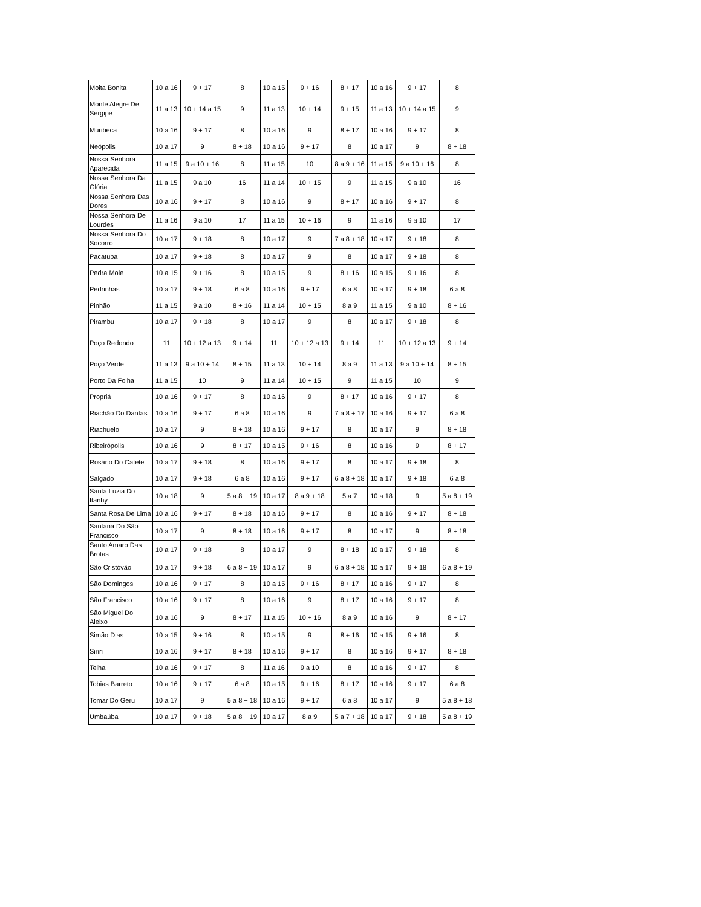| Moita Bonita | 10 a 16 | 9 + 17 | 8 | 10 a 15 | 9 + 16 | 8 + 17 | 10 a 16 | 9 + 17 | 8 |
| Monte Alegre De Sergipe | 11 a 13 | 10 + 14 a 15 | 9 | 11 a 13 | 10 + 14 | 9 + 15 | 11 a 13 | 10 + 14 a 15 | 9 |
| Muribeca | 10 a 16 | 9 + 17 | 8 | 10 a 16 | 9 | 8 + 17 | 10 a 16 | 9 + 17 | 8 |
| Neópolis | 10 a 17 | 9 | 8 + 18 | 10 a 16 | 9 + 17 | 8 | 10 a 17 | 9 | 8 + 18 |
| Nossa Senhora Aparecida | 11 a 15 | 9 a 10 + 16 | 8 | 11 a 15 | 10 | 8 a 9 + 16 | 11 a 15 | 9 a 10 + 16 | 8 |
| Nossa Senhora Da Glória | 11 a 15 | 9 a 10 | 16 | 11 a 14 | 10 + 15 | 9 | 11 a 15 | 9 a 10 | 16 |
| Nossa Senhora Das Dores | 10 a 16 | 9 + 17 | 8 | 10 a 16 | 9 | 8 + 17 | 10 a 16 | 9 + 17 | 8 |
| Nossa Senhora De Lourdes | 11 a 16 | 9 a 10 | 17 | 11 a 15 | 10 + 16 | 9 | 11 a 16 | 9 a 10 | 17 |
| Nossa Senhora Do Socorro | 10 a 17 | 9 + 18 | 8 | 10 a 17 | 9 | 7 a 8 + 18 | 10 a 17 | 9 + 18 | 8 |
| Pacatuba | 10 a 17 | 9 + 18 | 8 | 10 a 17 | 9 | 8 | 10 a 17 | 9 + 18 | 8 |
| Pedra Mole | 10 a 15 | 9 + 16 | 8 | 10 a 15 | 9 | 8 + 16 | 10 a 15 | 9 + 16 | 8 |
| Pedrinhas | 10 a 17 | 9 + 18 | 6 a 8 | 10 a 16 | 9 + 17 | 6 a 8 | 10 a 17 | 9 + 18 | 6 a 8 |
| Pinhão | 11 a 15 | 9 a 10 | 8 + 16 | 11 a 14 | 10 + 15 | 8 a 9 | 11 a 15 | 9 a 10 | 8 + 16 |
| Pirambu | 10 a 17 | 9 + 18 | 8 | 10 a 17 | 9 | 8 | 10 a 17 | 9 + 18 | 8 |
| Poço Redondo | 11 | 10 + 12 a 13 | 9 + 14 | 11 | 10 + 12 a 13 | 9 + 14 | 11 | 10 + 12 a 13 | 9 + 14 |
| Poço Verde | 11 a 13 | 9 a 10 + 14 | 8 + 15 | 11 a 13 | 10 + 14 | 8 a 9 | 11 a 13 | 9 a 10 + 14 | 8 + 15 |
| Porto Da Folha | 11 a 15 | 10 | 9 | 11 a 14 | 10 + 15 | 9 | 11 a 15 | 10 | 9 |
| Propriá | 10 a 16 | 9 + 17 | 8 | 10 a 16 | 9 | 8 + 17 | 10 a 16 | 9 + 17 | 8 |
| Riachão Do Dantas | 10 a 16 | 9 + 17 | 6 a 8 | 10 a 16 | 9 | 7 a 8 + 17 | 10 a 16 | 9 + 17 | 6 a 8 |
| Riachuelo | 10 a 17 | 9 | 8 + 18 | 10 a 16 | 9 + 17 | 8 | 10 a 17 | 9 | 8 + 18 |
| Ribeirópolis | 10 a 16 | 9 | 8 + 17 | 10 a 15 | 9 + 16 | 8 | 10 a 16 | 9 | 8 + 17 |
| Rosário Do Catete | 10 a 17 | 9 + 18 | 8 | 10 a 16 | 9 + 17 | 8 | 10 a 17 | 9 + 18 | 8 |
| Salgado | 10 a 17 | 9 + 18 | 6 a 8 | 10 a 16 | 9 + 17 | 6 a 8 + 18 | 10 a 17 | 9 + 18 | 6 a 8 |
| Santa Luzia Do Itanhy | 10 a 18 | 9 | 5 a 8 + 19 | 10 a 17 | 8 a 9 + 18 | 5 a 7 | 10 a 18 | 9 | 5 a 8 + 19 |
| Santa Rosa De Lima | 10 a 16 | 9 + 17 | 8 + 18 | 10 a 16 | 9 + 17 | 8 | 10 a 16 | 9 + 17 | 8 + 18 |
| Santana Do São Francisco | 10 a 17 | 9 | 8 + 18 | 10 a 16 | 9 + 17 | 8 | 10 a 17 | 9 | 8 + 18 |
| Santo Amaro Das Brotas | 10 a 17 | 9 + 18 | 8 | 10 a 17 | 9 | 8 + 18 | 10 a 17 | 9 + 18 | 8 |
| São Cristóvão | 10 a 17 | 9 + 18 | 6 a 8 + 19 | 10 a 17 | 9 | 6 a 8 + 18 | 10 a 17 | 9 + 18 | 6 a 8 + 19 |
| São Domingos | 10 a 16 | 9 + 17 | 8 | 10 a 15 | 9 + 16 | 8 + 17 | 10 a 16 | 9 + 17 | 8 |
| São Francisco | 10 a 16 | 9 + 17 | 8 | 10 a 16 | 9 | 8 + 17 | 10 a 16 | 9 + 17 | 8 |
| São Miguel Do Aleixo | 10 a 16 | 9 | 8 + 17 | 11 a 15 | 10 + 16 | 8 a 9 | 10 a 16 | 9 | 8 + 17 |
| Simão Dias | 10 a 15 | 9 + 16 | 8 | 10 a 15 | 9 | 8 + 16 | 10 a 15 | 9 + 16 | 8 |
| Siriri | 10 a 16 | 9 + 17 | 8 + 18 | 10 a 16 | 9 + 17 | 8 | 10 a 16 | 9 + 17 | 8 + 18 |
| Telha | 10 a 16 | 9 + 17 | 8 | 11 a 16 | 9 a 10 | 8 | 10 a 16 | 9 + 17 | 8 |
| Tobias Barreto | 10 a 16 | 9 + 17 | 6 a 8 | 10 a 15 | 9 + 16 | 8 + 17 | 10 a 16 | 9 + 17 | 6 a 8 |
| Tomar Do Geru | 10 a 17 | 9 | 5 a 8 + 18 | 10 a 16 | 9 + 17 | 6 a 8 | 10 a 17 | 9 | 5 a 8 + 18 |
| Umbaúba | 10 a 17 | 9 + 18 | 5 a 8 + 19 | 10 a 17 | 8 a 9 | 5 a 7 + 18 | 10 a 17 | 9 + 18 | 5 a 8 + 19 |